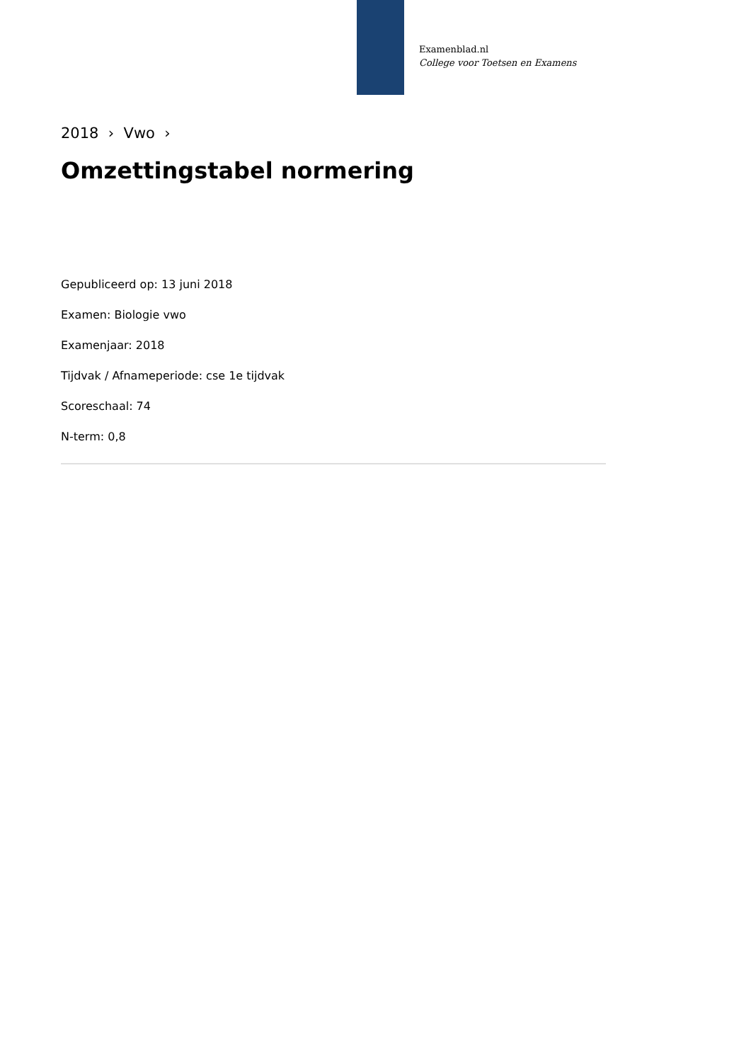Examenblad.nl
College voor Toetsen en Examens
2018 › Vwo ›
Omzettingstabel normering
Gepubliceerd op: 13 juni 2018
Examen: Biologie vwo
Examenjaar: 2018
Tijdvak / Afnameperiode: cse 1e tijdvak
Scoreschaal: 74
N-term: 0,8